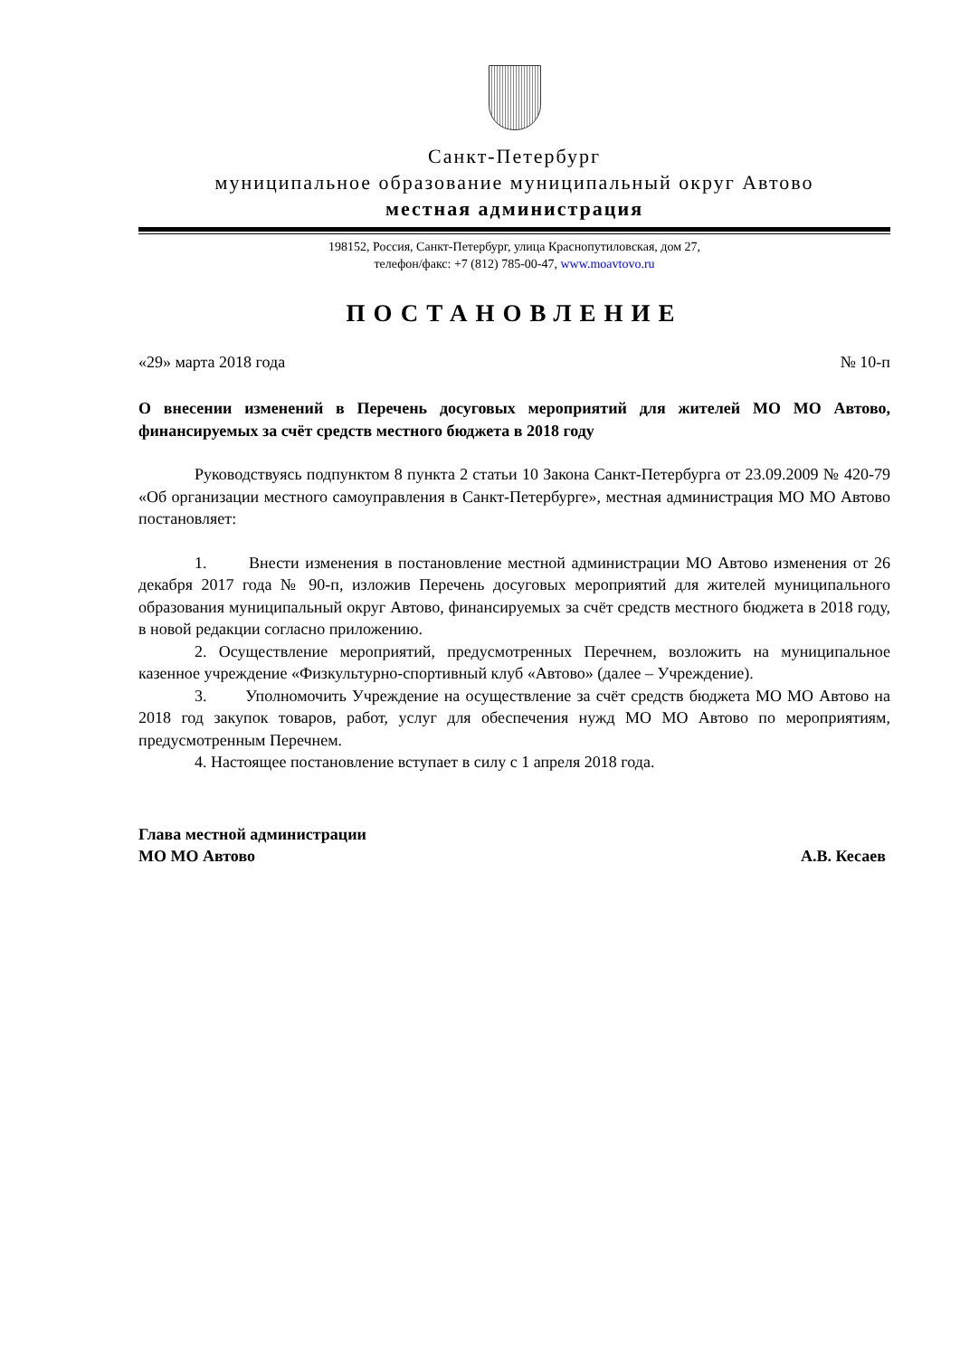Санкт-Петербург
муниципальное образование муниципальный округ Автово
местная администрация
198152, Россия, Санкт-Петербург, улица Краснопутиловская, дом 27,
телефон/факс: +7 (812) 785-00-47, www.moavtovo.ru
ПОСТАНОВЛЕНИЕ
«29» марта 2018 года № 10-п
О внесении изменений в Перечень досуговых мероприятий для жителей МО МО Автово, финансируемых за счёт средств местного бюджета в 2018 году
Руководствуясь подпунктом 8 пункта 2 статьи 10 Закона Санкт-Петербурга от 23.09.2009 № 420-79 «Об организации местного самоуправления в Санкт-Петербурге», местная администрация МО МО Автово постановляет:
1. Внести изменения в постановление местной администрации МО Автово изменения от 26 декабря 2017 года № 90-п, изложив Перечень досуговых мероприятий для жителей муниципального образования муниципальный округ Автово, финансируемых за счёт средств местного бюджета в 2018 году, в новой редакции согласно приложению.
2. Осуществление мероприятий, предусмотренных Перечнем, возложить на муниципальное казенное учреждение «Физкультурно-спортивный клуб «Автово» (далее – Учреждение).
3. Уполномочить Учреждение на осуществление за счёт средств бюджета МО МО Автово на 2018 год закупок товаров, работ, услуг для обеспечения нужд МО МО Автово по мероприятиям, предусмотренным Перечнем.
4. Настоящее постановление вступает в силу с 1 апреля 2018 года.
Глава местной администрации
МО МО Автово А.В. Кесаев